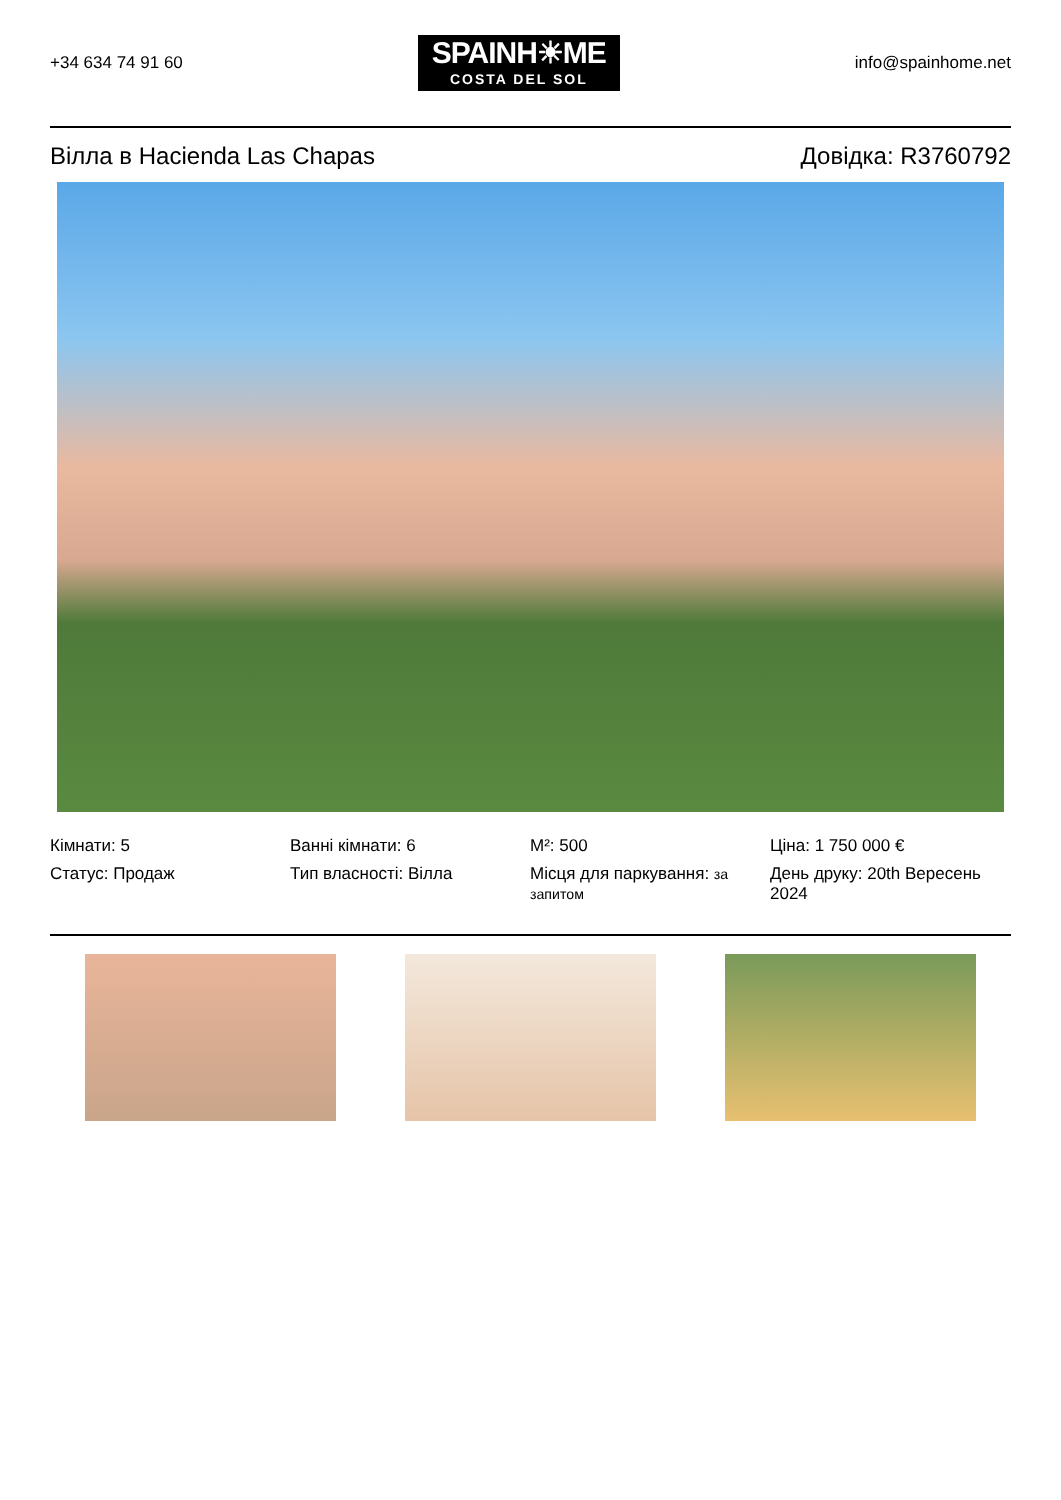+34 634 74 91 60
SPAINH☀ME
COSTA DEL SOL
info@spainhome.net
Вілла в Hacienda Las Chapas Довідка: R3760792
Кімнати: 5
Ванні кімнати: 6
M²: 500
Ціна: 1 750 000 €
Статус: Продаж
Тип власності: Вілла
Місця для паркування: за запитом
День друку: 20th Вересень 2024